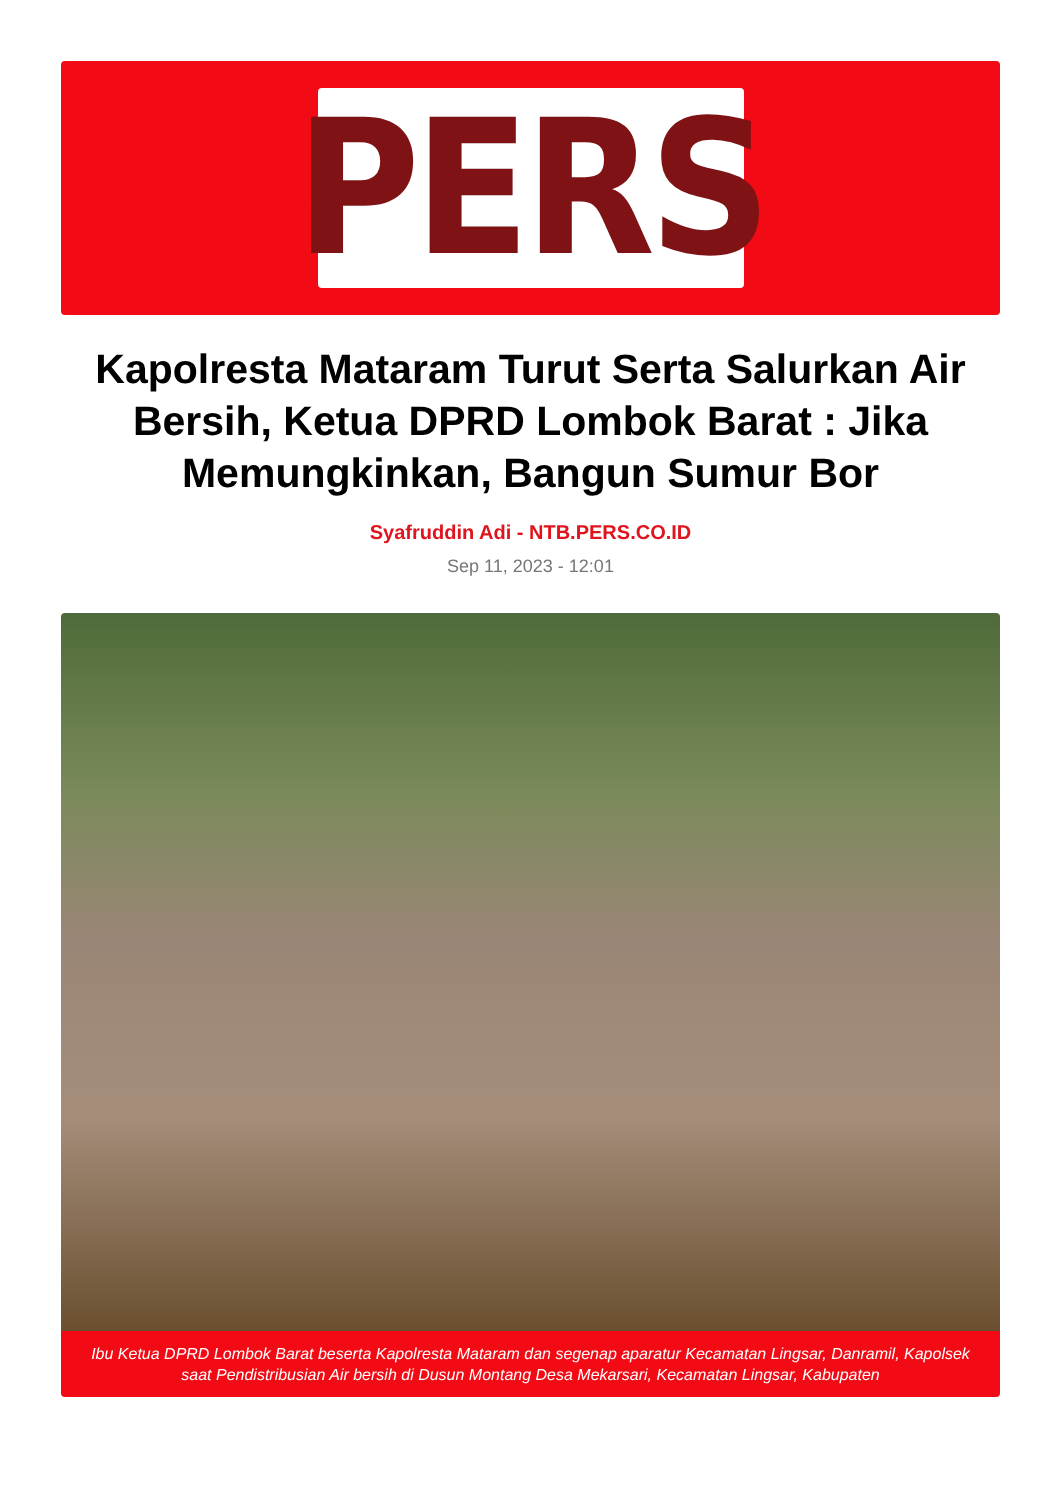PERS
Kapolresta Mataram Turut Serta Salurkan Air Bersih, Ketua DPRD Lombok Barat : Jika Memungkinkan, Bangun Sumur Bor
Syafruddin Adi - NTB.PERS.CO.ID
Sep 11, 2023 - 12:01
Ibu Ketua DPRD Lombok Barat beserta Kapolresta Mataram dan segenap aparatur Kecamatan Lingsar, Danramil, Kapolsek saat Pendistribusian Air bersih di Dusun Montang Desa Mekarsari, Kecamatan Lingsar, Kabupaten